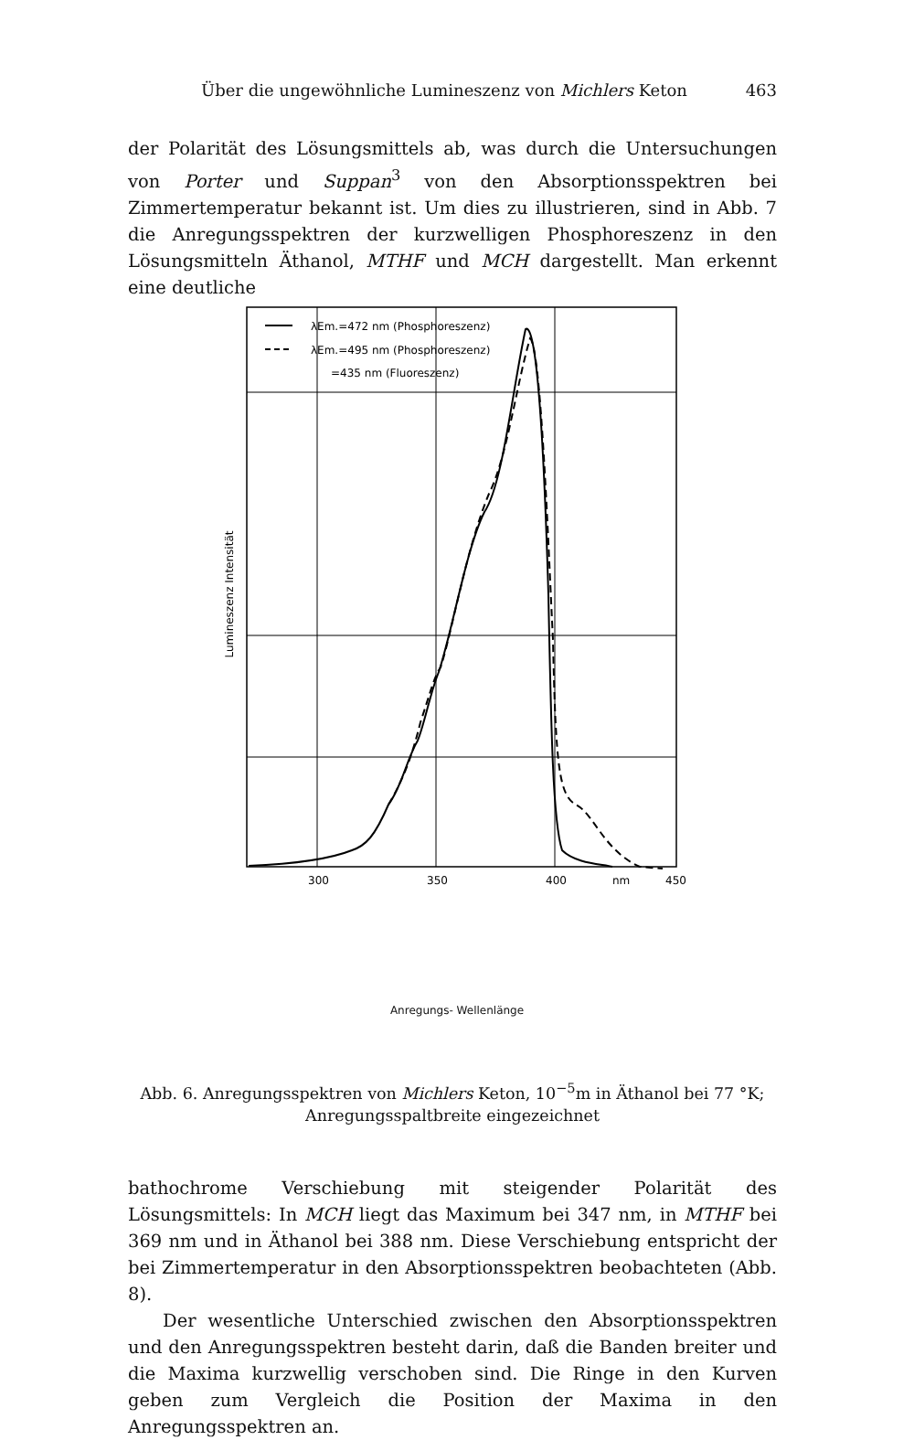Über die ungewöhnliche Lumineszenz von Michlers Keton 463
der Polarität des Lösungsmittels ab, was durch die Untersuchungen von Porter und Suppan<sup>3</sup> von den Absorptionsspektren bei Zimmertemperatur bekannt ist. Um dies zu illustrieren, sind in Abb. 7 die Anregungsspektren der kurzwelligen Phosphoreszenz in den Lösungsmitteln Äthanol, MTHF und MCH dargestellt. Man erkennt eine deutliche
λEm.=472 nm (Phosphoreszenz)
λEm.=495 nm (Phosphoreszenz)
=435 nm (Fluoreszenz)
300
350
400
nm
450
Lumineszenz Intensität
Anregungs- Wellenlänge
Abb. 6. Anregungsspektren von Michlers Keton, 10<sup>−5</sup>m in Äthanol bei 77 °K;
Anregungsspaltbreite eingezeichnet
bathochrome Verschiebung mit steigender Polarität des Lösungsmittels: In MCH liegt das Maximum bei 347 nm, in MTHF bei 369 nm und in Äthanol bei 388 nm. Diese Verschiebung entspricht der bei Zimmertemperatur in den Absorptionsspektren beobachteten (Abb. 8).
Der wesentliche Unterschied zwischen den Absorptionsspektren und den Anregungsspektren besteht darin, daß die Banden breiter und die Maxima kurzwellig verschoben sind. Die Ringe in den Kurven geben zum Vergleich die Position der Maxima in den Anregungsspektren an.